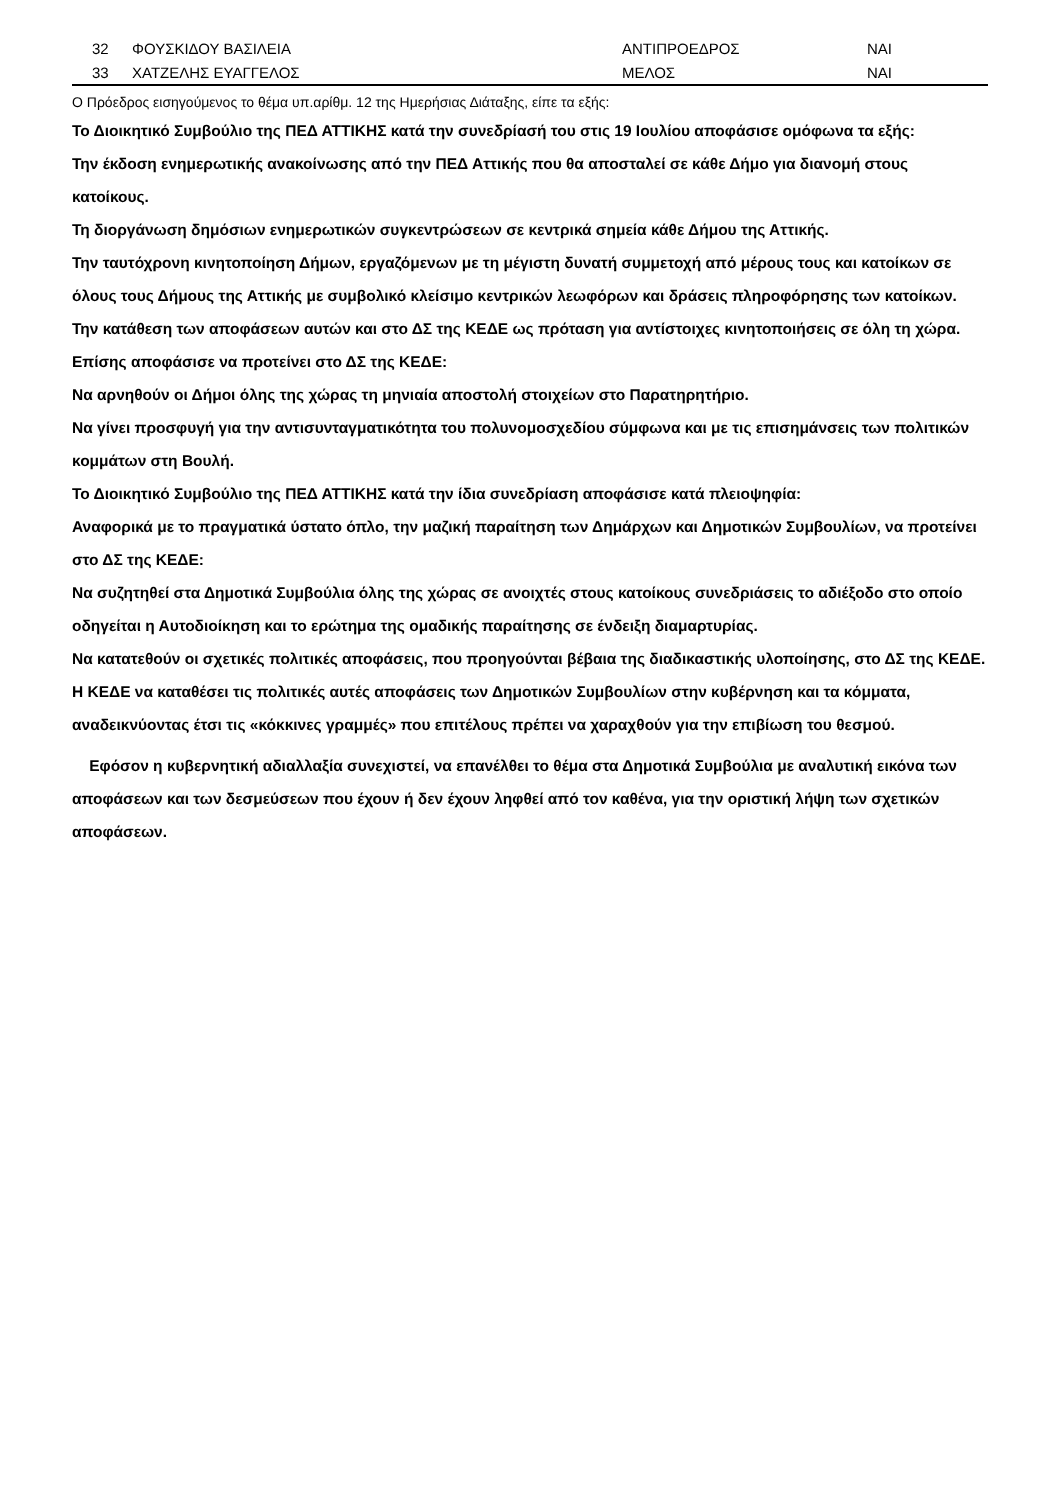| | 32 | ΦΟΥΣΚΙΔΟΥ ΒΑΣΙΛΕΙΑ | ΑΝΤΙΠΡΟΕΔΡΟΣ | ΝΑΙ |
| | 33 | ΧΑΤΖΕΛΗΣ ΕΥΑΓΓΕΛΟΣ | ΜΕΛΟΣ | ΝΑΙ |
Ο Πρόεδρος εισηγούμενος το θέμα υπ.αρίθμ. 12 της Ημερήσιας Διάταξης, είπε τα εξής:
Το Διοικητικό Συμβούλιο της ΠΕΔ ΑΤΤΙΚΗΣ κατά την συνεδρίασή του στις 19 Ιουλίου αποφάσισε ομόφωνα τα εξής:
Την έκδοση ενημερωτικής ανακοίνωσης από την ΠΕΔ Αττικής που θα αποσταλεί σε κάθε Δήμο για διανομή στους κατοίκους.
Τη διοργάνωση δημόσιων ενημερωτικών συγκεντρώσεων σε κεντρικά σημεία κάθε Δήμου της Αττικής.
Την ταυτόχρονη κινητοποίηση Δήμων, εργαζόμενων με τη μέγιστη δυνατή συμμετοχή από μέρους τους και κατοίκων σε όλους τους Δήμους της Αττικής με συμβολικό κλείσιμο κεντρικών λεωφόρων και δράσεις πληροφόρησης των κατοίκων.
Την κατάθεση των αποφάσεων αυτών και στο ΔΣ της ΚΕΔΕ ως πρόταση για αντίστοιχες κινητοποιήσεις σε όλη τη χώρα.
Επίσης αποφάσισε να προτείνει στο ΔΣ της ΚΕΔΕ:
Να αρνηθούν οι Δήμοι όλης της χώρας τη μηνιαία αποστολή στοιχείων στο Παρατηρητήριο.
Να γίνει προσφυγή για την αντισυνταγματικότητα του πολυνομοσχεδίου σύμφωνα και με τις επισημάνσεις των πολιτικών κομμάτων στη Βουλή.
Το Διοικητικό Συμβούλιο της ΠΕΔ ΑΤΤΙΚΗΣ κατά την ίδια συνεδρίαση αποφάσισε κατά πλειοψηφία:
Αναφορικά με το πραγματικά ύστατο όπλο, την μαζική παραίτηση των Δημάρχων και Δημοτικών Συμβουλίων, να προτείνει στο ΔΣ της ΚΕΔΕ:
Να συζητηθεί στα Δημοτικά Συμβούλια όλης της χώρας σε ανοιχτές στους κατοίκους συνεδριάσεις το αδιέξοδο στο οποίο οδηγείται η Αυτοδιοίκηση και το ερώτημα της ομαδικής παραίτησης σε ένδειξη διαμαρτυρίας.
Να κατατεθούν οι σχετικές πολιτικές αποφάσεις, που προηγούνται βέβαια της διαδικαστικής υλοποίησης, στο ΔΣ της ΚΕΔΕ.
Η ΚΕΔΕ να καταθέσει τις πολιτικές αυτές αποφάσεις των Δημοτικών Συμβουλίων στην κυβέρνηση και τα κόμματα, αναδεικνύοντας έτσι τις «κόκκινες γραμμές» που επιτέλους πρέπει να χαραχθούν για την επιβίωση του θεσμού.
Εφόσον η κυβερνητική αδιαλλαξία συνεχιστεί, να επανέλθει το θέμα στα Δημοτικά Συμβούλια με αναλυτική εικόνα των αποφάσεων και των δεσμεύσεων που έχουν ή δεν έχουν ληφθεί από τον καθένα, για την οριστική λήψη των σχετικών αποφάσεων.